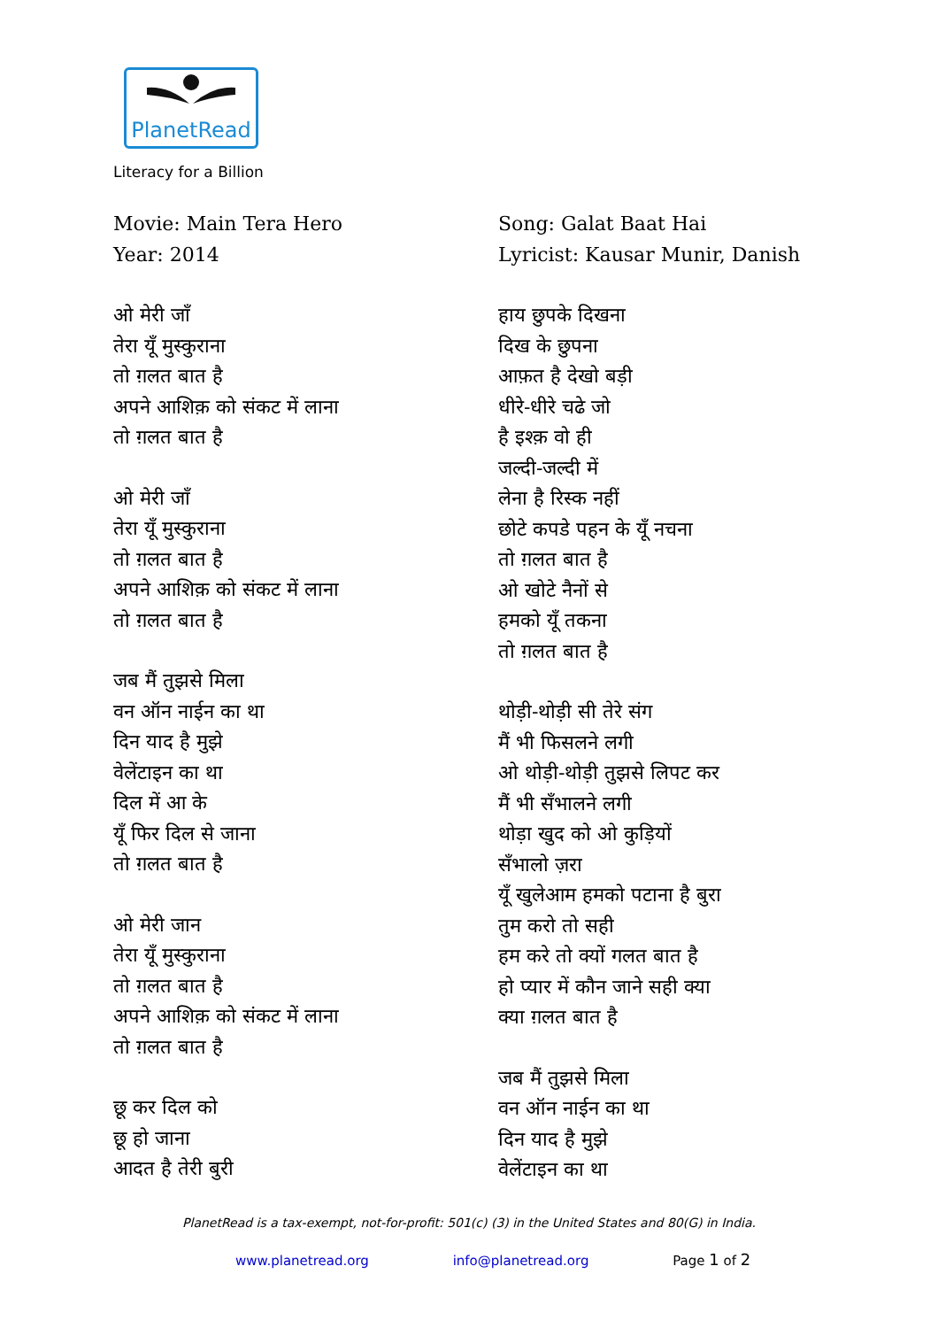PlanetRead
Literacy for a Billion
Movie: Main Tera Hero
Year: 2014
ओ मेरी जाँ
तेरा यूँ मुस्कुराना
तो ग़लत बात है
अपने आशिक़ को संकट में लाना
तो ग़लत बात है
ओ मेरी जाँ
तेरा यूँ मुस्कुराना
तो ग़लत बात है
अपने आशिक़ को संकट में लाना
तो ग़लत बात है
जब मैं तुझसे मिला
वन ऑन नाईन का था
दिन याद है मुझे
वेलेंटाइन का था
दिल में आ के
यूँ फिर दिल से जाना
तो ग़लत बात है
ओ मेरी जान
तेरा यूँ मुस्कुराना
तो ग़लत बात है
अपने आशिक़ को संकट में लाना
तो ग़लत बात है
छू कर दिल को
छू हो जाना
आदत है तेरी बुरी
Song: Galat Baat Hai
Lyricist: Kausar Munir, Danish
हाय छुपके दिखना
दिख के छुपना
आफ़त है देखो बड़ी
धीरे-धीरे चढे जो
है इश्क़ वो ही
जल्दी-जल्दी में
लेना है रिस्क नहीं
छोटे कपडे पहन के यूँ नचना
तो ग़लत बात है
ओ खोटे नैनों से
हमको यूँ तकना
तो ग़लत बात है
थोड़ी-थोड़ी सी तेरे संग
मैं भी फिसलने लगी
ओ थोड़ी-थोड़ी तुझसे लिपट कर
मैं भी सँभालने लगी
थोड़ा खुद को ओ कुड़ियों
सँभालो ज़रा
यूँ खुलेआम हमको पटाना है बुरा
तुम करो तो सही
हम करे तो क्यों गलत बात है
हो प्यार में कौन जाने सही क्या
क्या ग़लत बात है
जब मैं तुझसे मिला
वन ऑन नाईन का था
दिन याद है मुझे
वेलेंटाइन का था
PlanetRead is a tax-exempt, not-for-profit: 501(c) (3) in the United States and 80(G) in India.
www.planetread.org info@planetread.org Page 1 of 2